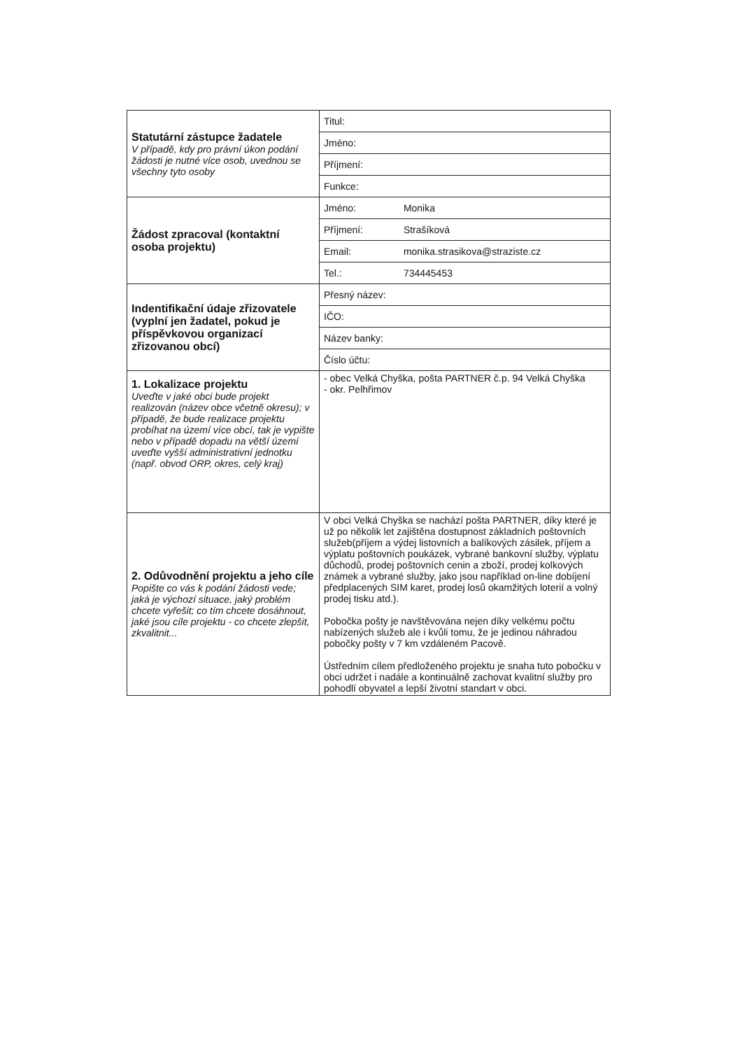| Statutární zástupce žadatele V případě, kdy pro právní úkon podání žádosti je nutné více osob, uvednou se všechny tyto osoby | Titul: |
| | Jméno: |
| | Příjmení: |
| | Funkce: |
| Žádost zpracoval (kontaktní osoba projektu) | Jméno: Monika |
| | Příjmení: Strašíková |
| | Email: monika.strasikova@straziste.cz |
| | Tel.: 734445453 |
| Indentifikační údaje zřizovatele (vyplní jen žadatel, pokud je příspěvkovou organizací zřizovanou obcí) | Přesný název: |
| | IČO: |
| | Název banky: |
| | Číslo účtu: |
| 1. Lokalizace projektu Uveďte v jaké obci bude projekt realizován (název obce včetně okresu); v případě, že bude realizace projektu probíhat na území více obcí, tak je vypište nebo v případě dopadu na větší území uveďte vyšší administrativní jednotku (např. obvod ORP, okres, celý kraj) | - obec Velká Chyška, pošta PARTNER č.p. 94 Velká Chyška - okr. Pelhřimov |
| 2. Odůvodnění projektu a jeho cíle Popište co vás k podání žádosti vede; jaká je výchozí situace, jaký problém chcete vyřešit; co tím chcete dosáhnout, jaké jsou cíle projektu - co chcete zlepšit, zkvalitnit... | V obci Velká Chyška se nachází pošta PARTNER, díky které je už po několik let zajištěna dostupnost základních poštovních služeb(příjem a výdej listovních a balíkových zásilek, příjem a výplatu poštovních poukázek, vybrané bankovní služby, výplatu důchodů, prodej poštovních cenin a zboží, prodej kolkových známek a vybrané služby, jako jsou například on-line dobíjení předplacených SIM karet, prodej losů okamžitých loterií a volný prodej tisku atd.). Pobočka pošty je navštěvována nejen díky velkému počtu nabízených služeb ale i kvůli tomu, že je jedinou náhradou pobočky pošty v 7 km vzdáleném Pacově. Ústředním cílem předloženého projektu je snaha tuto pobočku v obci udržet i nadále a kontinuálně zachovat kvalitní služby pro pohodlí obyvatel a lepší životní standart v obci. |